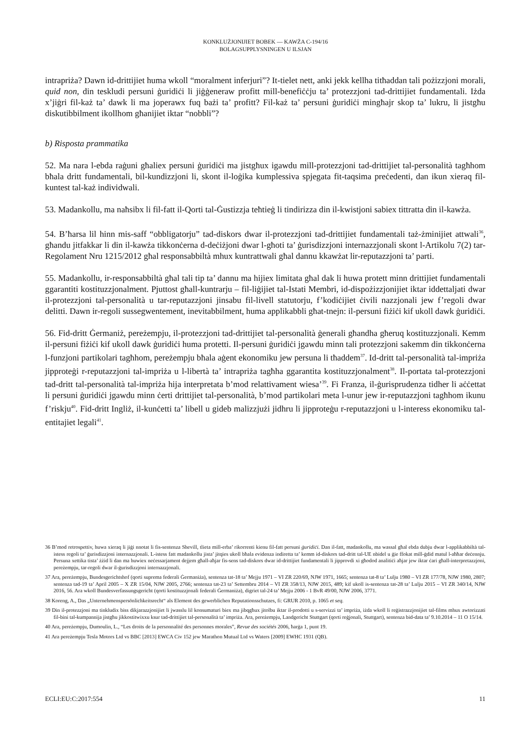KONKLUŻJONIJIET BOBEK — KAWŻA C-194/16
BOLAGSUPPLYSNINGEN U ILSJAN
intrapriża? Dawn id-drittijiet huma wkoll “moralment inferjuri”? It-tielet nett, anki jekk kellha titħaddan tali pożizzjoni morali, quid non, din teskludi persuni ġuridiċi li jiġġeneraw profitt mill-benefiċċju ta’ protezzjoni tad-drittijiet fundamentali. Iżda x’jiġri fil-każ ta’ dawk li ma joperawx fuq bażi ta’ profitt? Fil-każ ta’ persuni ġuridiċi mingħajr skop ta’ lukru, li jistgħu diskutibbilment ikollhom għanijiet iktar “nobbli”?
b) Risposta prammatika
52. Ma nara l-ebda raġuni għaliex persuni ġuridiċi ma jistgħux igawdu mill-protezzjoni tad-drittijiet tal-personalità tagħhom bħala dritt fundamentali, bil-kundizzjoni li, skont il-loġika kumplessiva spjegata fit-taqsima preċedenti, dan ikun xieraq fil-kuntest tal-każ individwali.
53. Madankollu, ma naħsibx li fil-fatt il-Qorti tal-Ġustizzja teħtieġ li tindirizza din il-kwistjoni sabiex tittratta din il-kawża.
54. B’ħarsa lil hinn mis-saff “obbligatorju” tad-diskors dwar il-protezzjoni tad-drittijiet fundamentali taż-żminijiet attwali<sup>36</sup>, għandu jitfakkar li din il-kawża tikkonċerna d-deċiżjoni dwar l-għoti ta’ ġurisdizzjoni internazzjonali skont l-Artikolu 7(2) tar-Regolament Nru 1215/2012 għal responsabbiltà mhux kuntrattwali għal dannu kkawżat lir-reputazzjoni ta’ parti.
55. Madankollu, ir-responsabbiltà għal tali tip ta’ dannu ma hijiex limitata għal dak li huwa protett minn drittijiet fundamentali ggarantiti kostituzzjonalment. Pjuttost għall-kuntrarju – fil-liġijiet tal-Istati Membri, id-dispożizzjonijiet iktar iddettaljati dwar il-protezzjoni tal-personalità u tar-reputazzjoni jinsabu fil-livell statutorju, f’kodiċijiet ċivili nazzjonali jew f’regoli dwar delitti. Dawn ir-regoli sussegwentement, inevitabbilment, huma applikabbli għat-tnejn: il-persuni fiżiċi kif ukoll dawk ġuridiċi.
56. Fid-dritt Ġermaniż, pereżempju, il-protezzjoni tad-drittijiet tal-personalità ġenerali għandha għeruq kostituzzjonali. Kemm il-persuni fiżiċi kif ukoll dawk ġuridiċi huma protetti. Il-persuni ġuridiċi jgawdu minn tali protezzjoni sakemm din tikkonċerna l-funzjoni partikolari tagħhom, pereżempju bħala aġent ekonomiku jew persuna li tħaddem<sup>37</sup>. Id-dritt tal-personalità tal-impriża jipproteġi r-reputazzjoni tal-impriża u l-libertà ta’ intrapriża tagħha ggarantita kostituzzjonalment<sup>38</sup>. Il-portata tal-protezzjoni tad-dritt tal-personalità tal-impriża hija interpretata b’mod relattivament wiesa’<sup>39</sup>. Fi Franza, il-ġurisprudenza tidher li aċċettat li persuni ġuridiċi jgawdu minn ċerti drittijiet tal-personalità, b’mod partikolari meta l-unur jew ir-reputazzjoni tagħhom ikunu f’riskju<sup>40</sup>. Fid-dritt Ingliż, il-kunċetti ta’ libell u gideb malizzjużi jidhru li jipproteġu r-reputazzjoni u l-interess ekonomiku tal-entitajiet legali<sup>41</sup>.
36 B’mod retrospettiv, huwa xieraq li jiġi nnotat li fis-sentenza Shevill, tlieta mill-erba’ rikorrenti kienu fil-fatt persuni ġuridiċi. Dan il-fatt, madankollu, ma wassal għal ebda dubju dwar l-applikabbiltà tal-istess regoli ta’ ġurisdizzjoni internazzjonali. L-istess fatt madankollu jista’ jitqies ukoll bħala evidenza indiretta ta’ kemm id-diskors tad-dritt tal-UE nbidel u ġie ffokat mill-ġdid matul l-aħħar deċennju. Persuna xettika tista’ żżid li dan ma huwiex neċessarjament dejjem għall-aħjar fis-sens tad-diskors dwar id-drittijiet fundamentali li jipprovdi xi għodod analitiċi aħjar jew iktar ċari għall-interpretazzjoni, pereżempju, tar-regoli dwar il-ġurisdizzjoni internazzjonali.
37 Ara, pereżempju, Bundesgerichtshof (qorti suprema federali Ġermaniża), sentenza tat-18 ta’ Mejju 1971 – VI ZR 220/69, NJW 1971, 1665; sentenza tat-8 ta’ Lulju 1980 – VI ZR 177/78, NJW 1980, 2807; sentenza tad-19 ta’ April 2005 – X ZR 15/04, NJW 2005, 2766; sentenza tat-23 ta’ Settembru 2014 – VI ZR 358/13, NJW 2015, 489; kif ukoll is-sentenza tat-28 ta’ Lulju 2015 – VI ZR 340/14, NJW 2016, 56. Ara wkoll Bundesverfassungsgericht (qorti kostituzzjonali federali Ġermaniża), digriet tal-24 ta’ Mejju 2006 - 1 BvR 49/00, NJW 2006, 3771.
38 Koreng, A., Das „Unternehmenspersönlichkeitsrecht“ als Element des gewerblichen Reputationsschutzes, fi: GRUR 2010, p. 1065 et seq.
39 Din il-protezzjoni ma tinkludix biss dikjarazzjonijiet li jwasslu lil konsumaturi biex ma jibqgħux jitolbu iktar il-prodotti u s-servizzi ta’ impriża, iżda wkoll li reġistrazzjonijiet tal-films mhux awtorizzati fil-bini tal-kumpannija jistgħu jikkostitwixxu ksur tad-drittijiet tal-personalità ta’ impriża. Ara, pereżempju, Landgericht Stuttgart (qorti reġjonali, Stuttgart), sentenza bid-data ta’ 9.10.2014 – 11 O 15/14.
40 Ara, pereżempju, Dumoulin, L., “Les droits de la personnalité des personnes morales”, Revue des sociétés 2006, ħarġa 1, punt 19.
41 Ara pereżempju Tesla Motors Ltd vs BBC [2013] EWCA Civ 152 jew Marathon Mutual Ltd vs Waters [2009] EWHC 1931 (QB).
ECLI:EU:C:2017:554 11